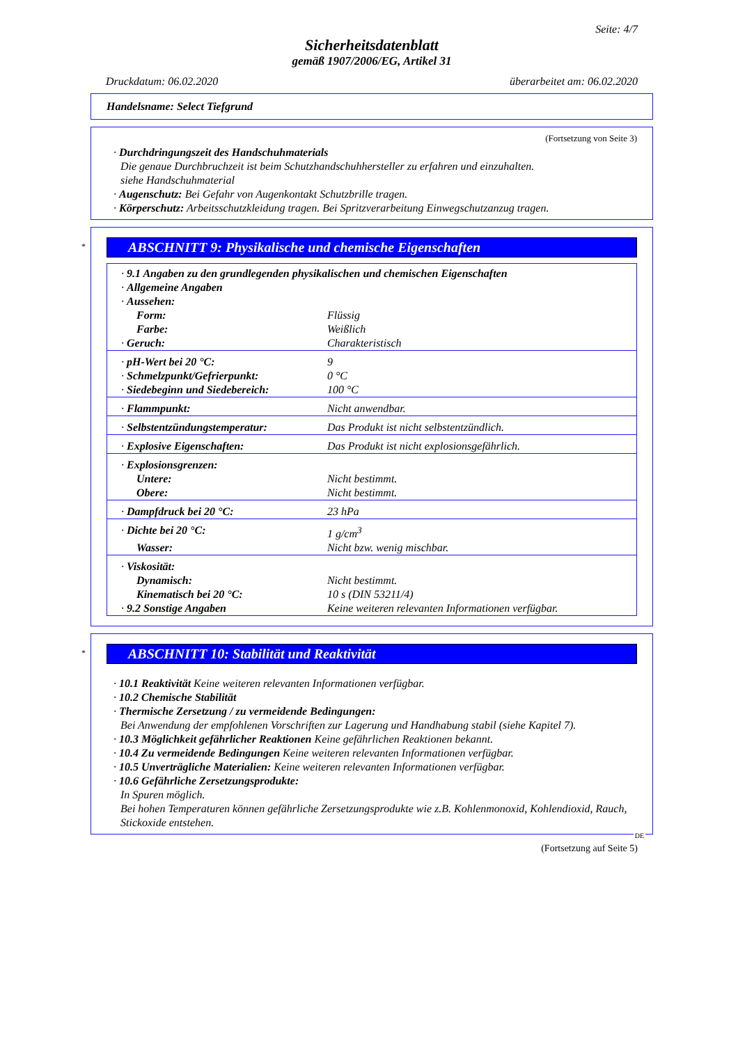Seite: 4/7
Sicherheitsdatenblatt
gemäß 1907/2006/EG, Artikel 31
Druckdatum: 06.02.2020 überarbeitet am: 06.02.2020
Handelsname: Select Tiefgrund
(Fortsetzung von Seite 3)
· Durchdringungszeit des Handschuhmaterials
Die genaue Durchbruchzeit ist beim Schutzhandschuhhersteller zu erfahren und einzuhalten.
siehe Handschuhmaterial
· Augenschutz: Bei Gefahr von Augenkontakt Schutzbrille tragen.
· Körperschutz: Arbeitsschutzkleidung tragen. Bei Spritzverarbeitung Einwegschutzanzug tragen.
*
ABSCHNITT 9: Physikalische und chemische Eigenschaften
| · 9.1 Angaben zu den grundlegenden physikalischen und chemischen Eigenschaften | |
| · Allgemeine Angaben | |
| · Aussehen: | |
| Form: | Flüssig |
| Farbe: | Weißlich |
| · Geruch: | Charakteristisch |
| · pH-Wert bei 20 °C: | 9 |
| · Schmelzpunkt/Gefrierpunkt: | 0 °C |
| · Siedebeginn und Siedebereich: | 100 °C |
| · Flammpunkt: | Nicht anwendbar. |
| · Selbstentzündungstemperatur: | Das Produkt ist nicht selbstentzündlich. |
| · Explosive Eigenschaften: | Das Produkt ist nicht explosionsgefährlich. |
| · Explosionsgrenzen: | |
| Untere: | Nicht bestimmt. |
| Obere: | Nicht bestimmt. |
| · Dampfdruck bei 20 °C: | 23 hPa |
| · Dichte bei 20 °C: | 1 g/cm<sup>3</sup> |
| Wasser: | Nicht bzw. wenig mischbar. |
| · Viskosität: | |
| Dynamisch: | Nicht bestimmt. |
| Kinematisch bei 20 °C: | 10 s (DIN 53211/4) |
| · 9.2 Sonstige Angaben | Keine weiteren relevanten Informationen verfügbar. |
*
ABSCHNITT 10: Stabilität und Reaktivität
· 10.1 Reaktivität Keine weiteren relevanten Informationen verfügbar.
· 10.2 Chemische Stabilität
· Thermische Zersetzung / zu vermeidende Bedingungen:
Bei Anwendung der empfohlenen Vorschriften zur Lagerung und Handhabung stabil (siehe Kapitel 7).
· 10.3 Möglichkeit gefährlicher Reaktionen Keine gefährlichen Reaktionen bekannt.
· 10.4 Zu vermeidende Bedingungen Keine weiteren relevanten Informationen verfügbar.
· 10.5 Unverträgliche Materialien: Keine weiteren relevanten Informationen verfügbar.
· 10.6 Gefährliche Zersetzungsprodukte:
In Spuren möglich.
Bei hohen Temperaturen können gefährliche Zersetzungsprodukte wie z.B. Kohlenmonoxid, Kohlendioxid, Rauch, Stickoxide entstehen.
DE
(Fortsetzung auf Seite 5)